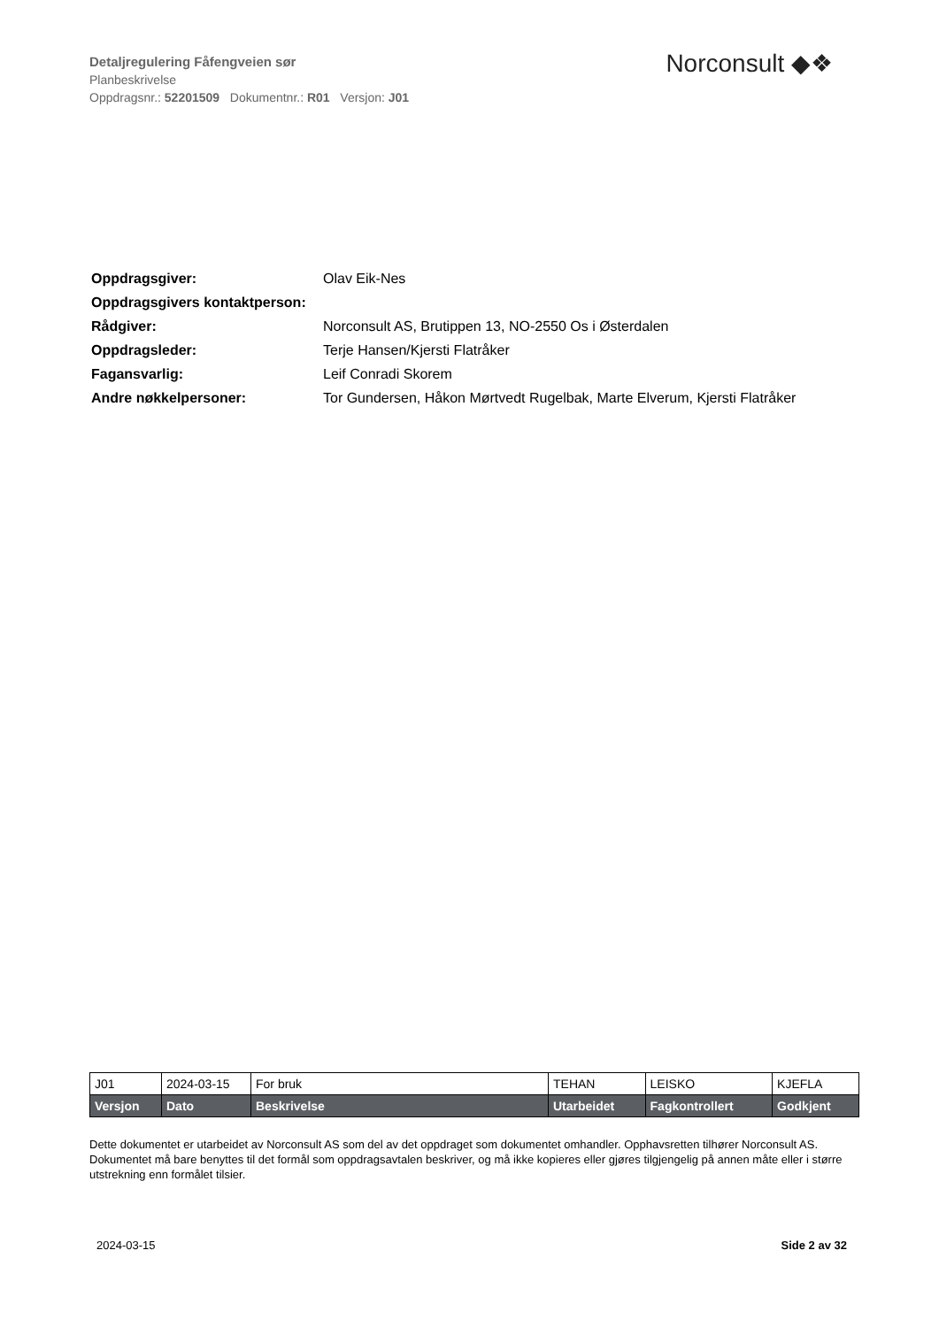Detaljregulering Fåfengveien sør
Planbeskrivelse
Oppdragsnr.: 52201509 Dokumentnr.: R01 Versjon: J01
Norconsult ◆❖
| Oppdragsgiver: | Olav Eik-Nes |
| Oppdragsgivers kontaktperson: | |
| Rådgiver: | Norconsult AS, Brutippen 13, NO-2550 Os i Østerdalen |
| Oppdragsleder: | Terje Hansen/Kjersti Flatråker |
| Fagansvarlig: | Leif Conradi Skorem |
| Andre nøkkelpersoner: | Tor Gundersen, Håkon Mørtvedt Rugelbak, Marte Elverum, Kjersti Flatråker |
| J01 | 2024-03-15 | For bruk | TEHAN | LEISKO | KJEFLA |
| Versjon | Dato | Beskrivelse | Utarbeidet | Fagkontrollert | Godkjent |
Dette dokumentet er utarbeidet av Norconsult AS som del av det oppdraget som dokumentet omhandler. Opphavsretten tilhører Norconsult AS. Dokumentet må bare benyttes til det formål som oppdragsavtalen beskriver, og må ikke kopieres eller gjøres tilgjengelig på annen måte eller i større utstrekning enn formålet tilsier.
2024-03-15 Side 2 av 32